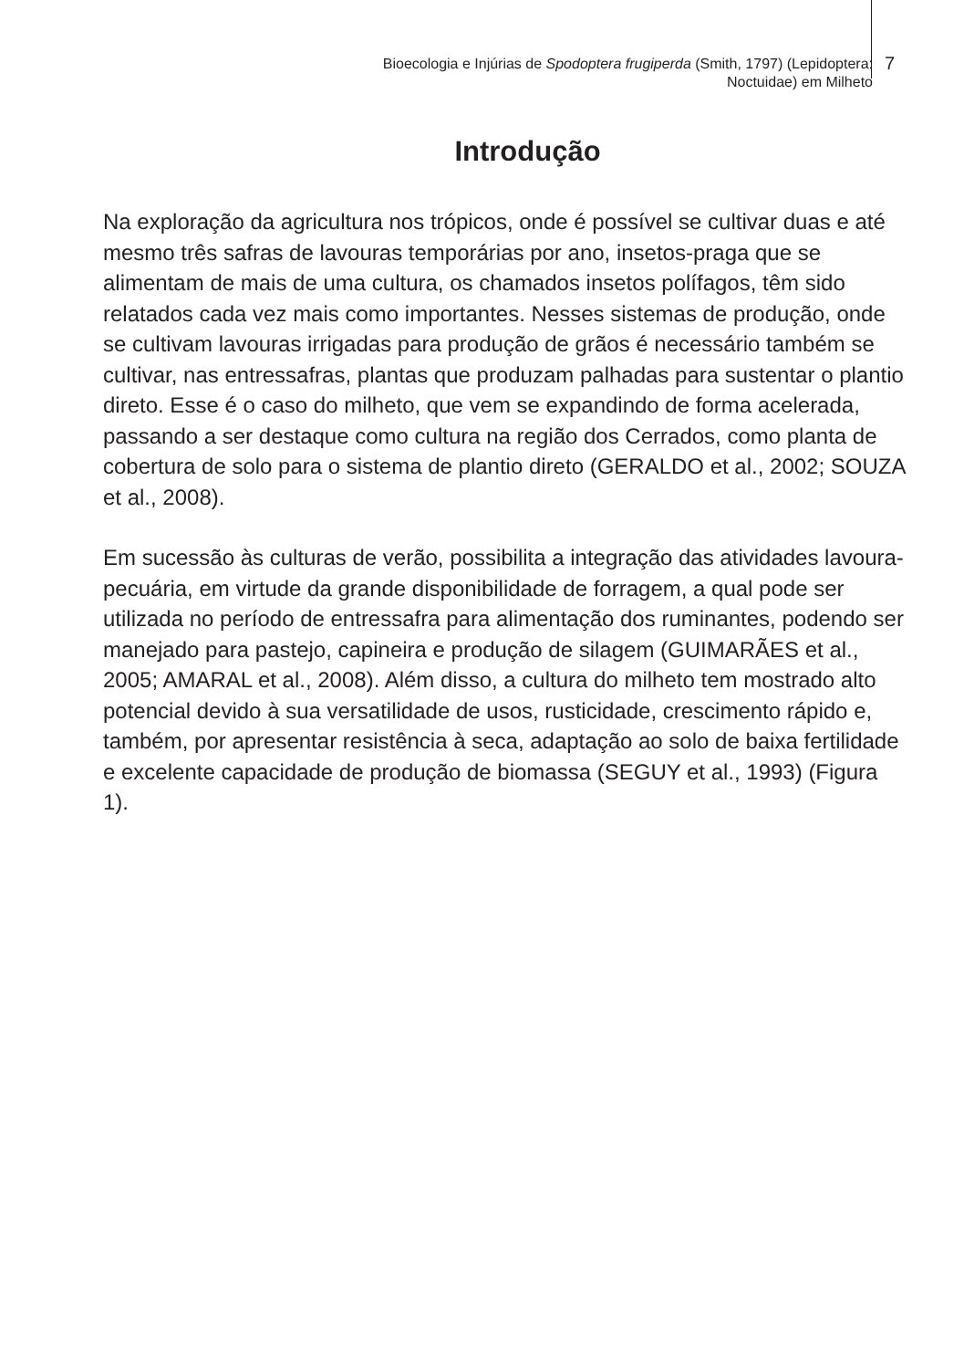Bioecologia e Injúrias de Spodoptera frugiperda (Smith, 1797) (Lepidoptera:
Noctuidae) em Milheto
7
Introdução
Na exploração da agricultura nos trópicos, onde é possível se cultivar duas e até mesmo três safras de lavouras temporárias por ano, insetos-praga que se alimentam de mais de uma cultura, os chamados insetos polífagos, têm sido relatados cada vez mais como importantes. Nesses sistemas de produção, onde se cultivam lavouras irrigadas para produção de grãos é necessário também se cultivar, nas entressafras, plantas que produzam palhadas para sustentar o plantio direto. Esse é o caso do milheto, que vem se expandindo de forma acelerada, passando a ser destaque como cultura na região dos Cerrados, como planta de cobertura de solo para o sistema de plantio direto (GERALDO et al., 2002; SOUZA et al., 2008).
Em sucessão às culturas de verão, possibilita a integração das atividades lavoura-pecuária, em virtude da grande disponibilidade de forragem, a qual pode ser utilizada no período de entressafra para alimentação dos ruminantes, podendo ser manejado para pastejo, capineira e produção de silagem (GUIMARÃES et al., 2005; AMARAL et al., 2008). Além disso, a cultura do milheto tem mostrado alto potencial devido à sua versatilidade de usos, rusticidade, crescimento rápido e, também, por apresentar resistência à seca, adaptação ao solo de baixa fertilidade e excelente capacidade de produção de biomassa (SEGUY et al., 1993) (Figura 1).